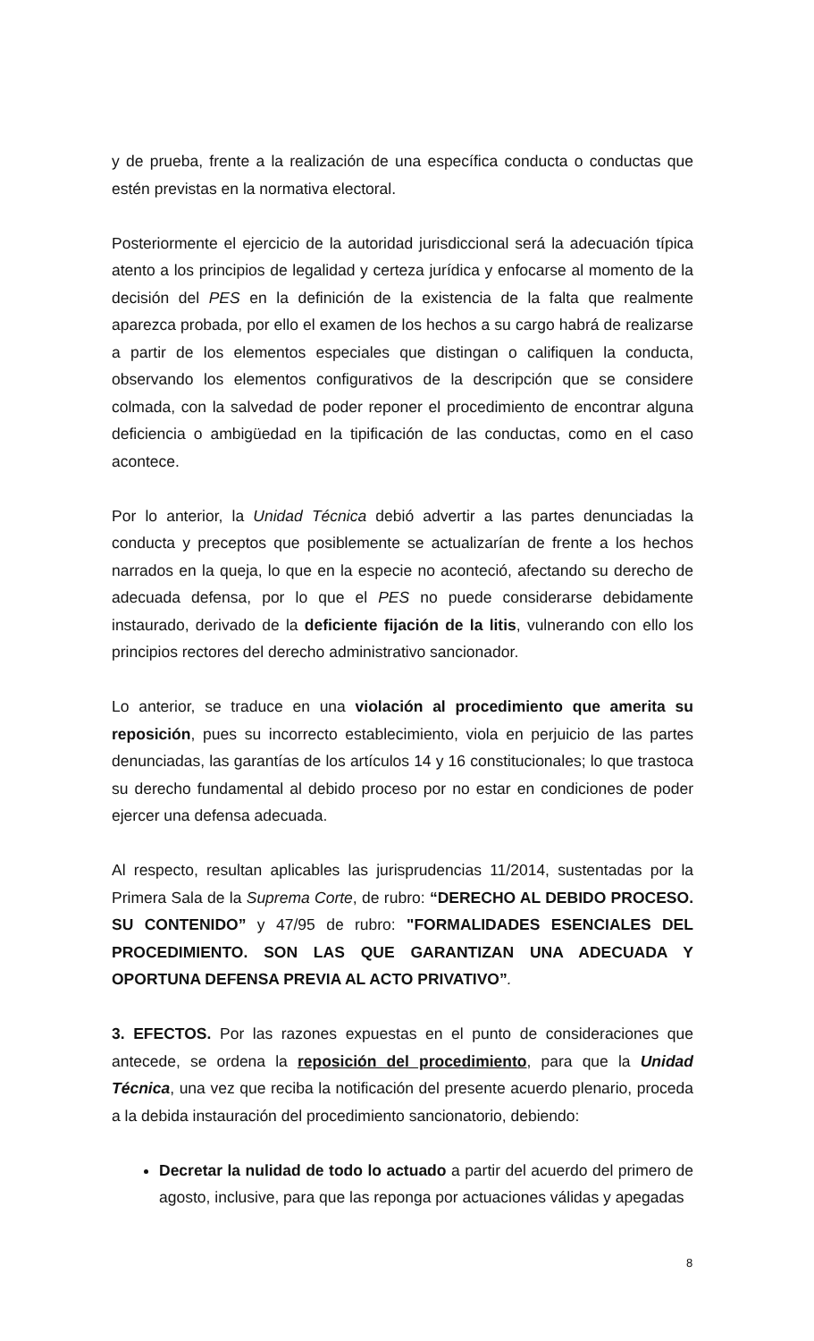y de prueba, frente a la realización de una específica conducta o conductas que estén previstas en la normativa electoral.
Posteriormente el ejercicio de la autoridad jurisdiccional será la adecuación típica atento a los principios de legalidad y certeza jurídica y enfocarse al momento de la decisión del PES en la definición de la existencia de la falta que realmente aparezca probada, por ello el examen de los hechos a su cargo habrá de realizarse a partir de los elementos especiales que distingan o califiquen la conducta, observando los elementos configurativos de la descripción que se considere colmada, con la salvedad de poder reponer el procedimiento de encontrar alguna deficiencia o ambigüedad en la tipificación de las conductas, como en el caso acontece.
Por lo anterior, la Unidad Técnica debió advertir a las partes denunciadas la conducta y preceptos que posiblemente se actualizarían de frente a los hechos narrados en la queja, lo que en la especie no aconteció, afectando su derecho de adecuada defensa, por lo que el PES no puede considerarse debidamente instaurado, derivado de la deficiente fijación de la litis, vulnerando con ello los principios rectores del derecho administrativo sancionador.
Lo anterior, se traduce en una violación al procedimiento que amerita su reposición, pues su incorrecto establecimiento, viola en perjuicio de las partes denunciadas, las garantías de los artículos 14 y 16 constitucionales; lo que trastoca su derecho fundamental al debido proceso por no estar en condiciones de poder ejercer una defensa adecuada.
Al respecto, resultan aplicables las jurisprudencias 11/2014, sustentadas por la Primera Sala de la Suprema Corte, de rubro: “DERECHO AL DEBIDO PROCESO. SU CONTENIDO” y 47/95 de rubro: "FORMALIDADES ESENCIALES DEL PROCEDIMIENTO. SON LAS QUE GARANTIZAN UNA ADECUADA Y OPORTUNA DEFENSA PREVIA AL ACTO PRIVATIVO”.
3. EFECTOS. Por las razones expuestas en el punto de consideraciones que antecede, se ordena la reposición del procedimiento, para que la Unidad Técnica, una vez que reciba la notificación del presente acuerdo plenario, proceda a la debida instauración del procedimiento sancionatorio, debiendo:
Decretar la nulidad de todo lo actuado a partir del acuerdo del primero de agosto, inclusive, para que las reponga por actuaciones válidas y apegadas
8